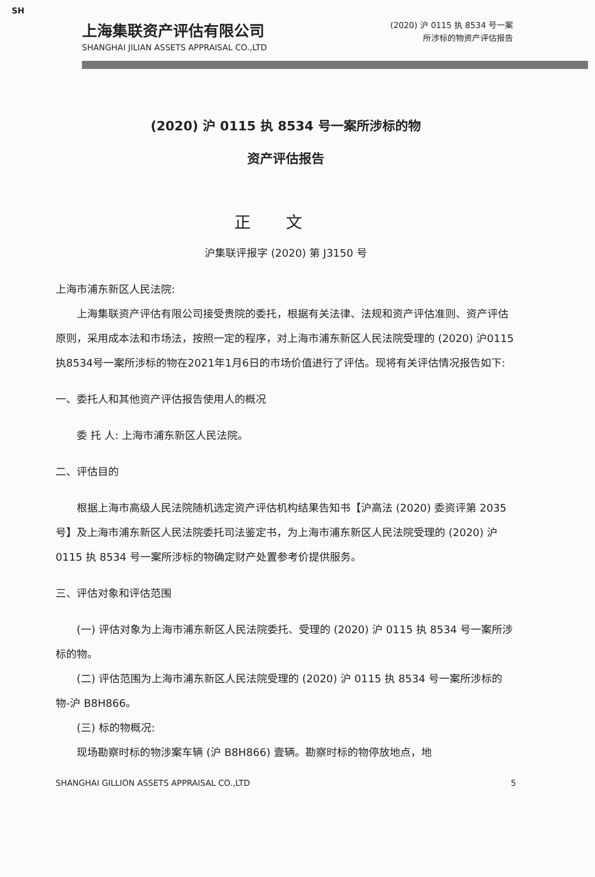SH
上海集联资产评估有限公司
SHANGHAI JILIAN ASSETS APPRAISAL CO.,LTD
(2020) 沪 0115 执 8534 号一案
所涉标的物资产评估报告
(2020) 沪 0115 执 8534 号一案所涉标的物
资产评估报告
正文
沪集联评报字 (2020) 第 J3150 号
上海市浦东新区人民法院:
上海集联资产评估有限公司接受贵院的委托，根据有关法律、法规和资产评估准则、资产评估原则，采用成本法和市场法，按照一定的程序，对上海市浦东新区人民法院受理的 (2020) 沪0115执8534号一案所涉标的物在2021年1月6日的市场价值进行了评估。现将有关评估情况报告如下:
一、委托人和其他资产评估报告使用人的概况
委 托 人: 上海市浦东新区人民法院。
二、评估目的
根据上海市高级人民法院随机选定资产评估机构结果告知书【沪高法 (2020) 委资评第 2035 号】及上海市浦东新区人民法院委托司法鉴定书，为上海市浦东新区人民法院受理的 (2020) 沪 0115 执 8534 号一案所涉标的物确定财产处置参考价提供服务。
三、评估对象和评估范围
(一) 评估对象为上海市浦东新区人民法院委托、受理的 (2020) 沪 0115 执 8534 号一案所涉标的物。
(二) 评估范围为上海市浦东新区人民法院受理的 (2020) 沪 0115 执 8534 号一案所涉标的物-沪 B8H866。
(三) 标的物概况:
现场勘察时标的物涉案车辆 (沪 B8H866) 壹辆。勘察时标的物停放地点，地
SHANGHAI GILLION ASSETS APPRAISAL CO.,LTD 5